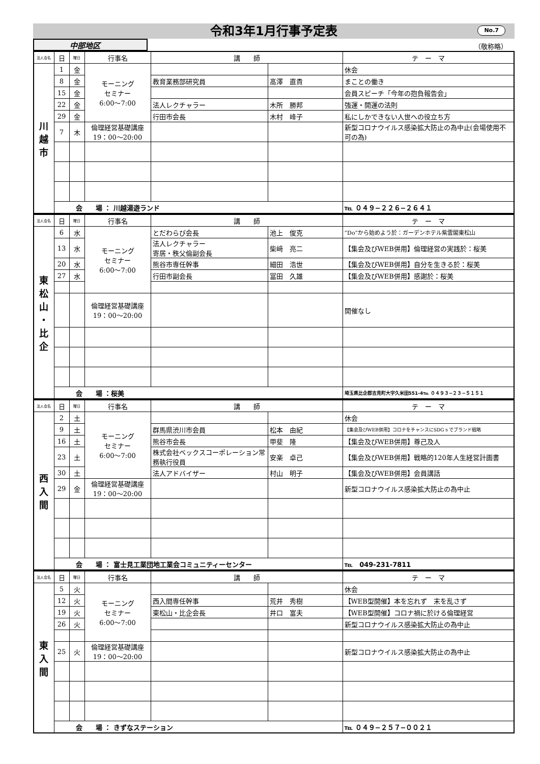令和3年1月行事予定表 No.7
中部地区
（敬称略）
| 法人会名 | 日 | 曜日 | 行事名 | 講 師 | | テ ー マ |
| --- | --- | --- | --- | --- | --- | --- |
| 川 越 市 | 1 | 金 | モーニング セミナー 6:00〜7:00 | | | 休会 |
| | 8 | 金 | | 教育業務部研究員 | 髙澤 直貴 | まことの働き |
| | 15 | 金 | | | | 会員スピーチ「今年の抱負報告会」 |
| | 22 | 金 | | 法人レクチャラー | 木所 勝邦 | 強運・開運の法則 |
| | 29 | 金 | | 行田市会長 | 木村 峰子 | 私にしかできない人世への役立ち方 |
| | 7 | 木 | 倫理経営基礎講座 19：00〜20:00 | | | 新型コロナウイルス感染拡大防止の為中止(会場使用不可の為) |
| | 会 場 ： 川越湯遊ランド | | | | | ℡ ０４９−２２６−２６４１ |
| 法人会名 | 日 | 曜日 | 行事名 | 講 師 | | テ ー マ |
| --- | --- | --- | --- | --- | --- | --- |
| 東 松 山 ・ 比 企 | 6 | 水 | モーニング セミナー 6:00〜7:00 | とだわらび会長 | 池上 俊克 | ”Do”から始めよう於：ガーデンホテル紫雲閣東松山 |
| | 13 | 水 | | 法人レクチャラー 寄居・秩父倫副会長 | 柴﨑 亮二 | 【集会及びWEB併用】倫理経営の実践於：桜美 |
| | 20 | 水 | | 熊谷市専任幹事 | 細田 浩世 | 【集会及びWEB併用】自分を生きる於：桜美 |
| | 27 | 水 | | 行田市副会長 | 冨田 久雄 | 【集会及びWEB併用】感謝於：桜美 |
| | | | 倫理経営基礎講座 19：00〜20:00 | | | 開催なし |
| | 会 場 ：桜美 | | | | | 埼玉県比企郡吉見町大字久米田551-4℡ ０４９３−２３−５１５１ |
| 法人会名 | 日 | 曜日 | 行事名 | 講 師 | | テ ー マ |
| --- | --- | --- | --- | --- | --- | --- |
| 西 入 間 | 2 | 土 | モーニング セミナー 6:00〜7:00 | | | 休会 |
| | 9 | 土 | | 群馬県渋川市会員 | 松本 由紀 | 【集会及びWEB併用】コロナをチャンスにSDGｓでブランド戦略 |
| | 16 | 土 | | 熊谷市会長 | 甲斐 隆 | 【集会及びWEB併用】尊己及人 |
| | 23 | 土 | | 株式会社ベックスコーポレーション常務執行役員 | 安楽 卓己 | 【集会及びWEB併用】戦略的120年人生経営計画書 |
| | 30 | 土 | | 法人アドバイザー | 村山 明子 | 【集会及びWEB併用】会員講話 |
| | 29 | 金 | 倫理経営基礎講座 19：00〜20:00 | | | 新型コロナウイルス感染拡大防止の為中止 |
| | 会 場 ： 富士見工業団地工業会コミュニティーセンター | | | | | ℡ 049-231-7811 |
| 法人会名 | 日 | 曜日 | 行事名 | 講 師 | | テ ー マ |
| --- | --- | --- | --- | --- | --- | --- |
| 東 入 間 | 5 | 火 | モーニング セミナー 6:00〜7:00 | | | 休会 |
| | 12 | 火 | | 西入間専任幹事 | 荒井 秀樹 | 【WEB型開催】本を忘れず 末を乱さず |
| | 19 | 火 | | 東松山・比企会長 | 井口 富夫 | 【WEB型開催】コロナ禍に於ける倫理経営 |
| | 26 | 火 | | | | 新型コロナウイルス感染拡大防止の為中止 |
| | 25 | 火 | 倫理経営基礎講座 19：00〜20:00 | | | 新型コロナウイルス感染拡大防止の為中止 |
| | 会 場 ： きずなステーション | | | | | ℡ ０４９−２５７−００２１ |